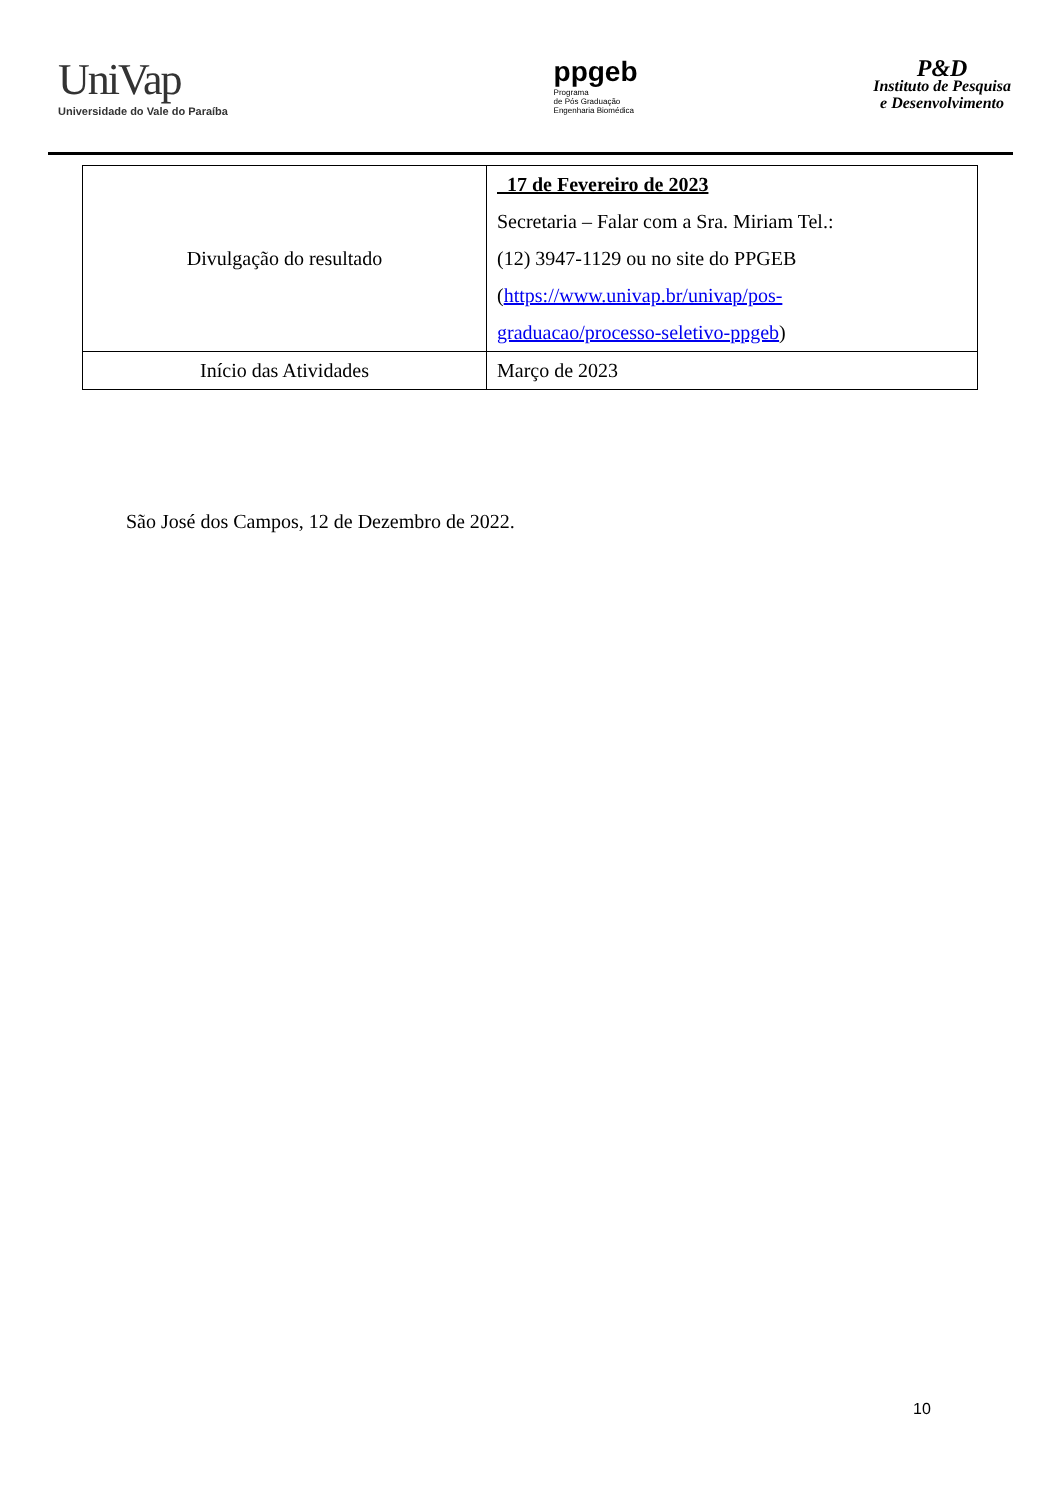UniVap
Universidade do Vale do Paraíba
ppgeb
Programa
de Pós Graduação
Engenharia Biomédica
P&D
Instituto de Pesquisa
e Desenvolvimento
| Divulgação do resultado | 17 de Fevereiro de 2023 Secretaria – Falar com a Sra. Miriam Tel.: (12) 3947-1129 ou no site do PPGEB ( https://www.univap.br/univap/pos- graduacao/processo-seletivo-ppgeb ) |
| Início das Atividades | Março de 2023 |
São José dos Campos, 12 de Dezembro de 2022.
10